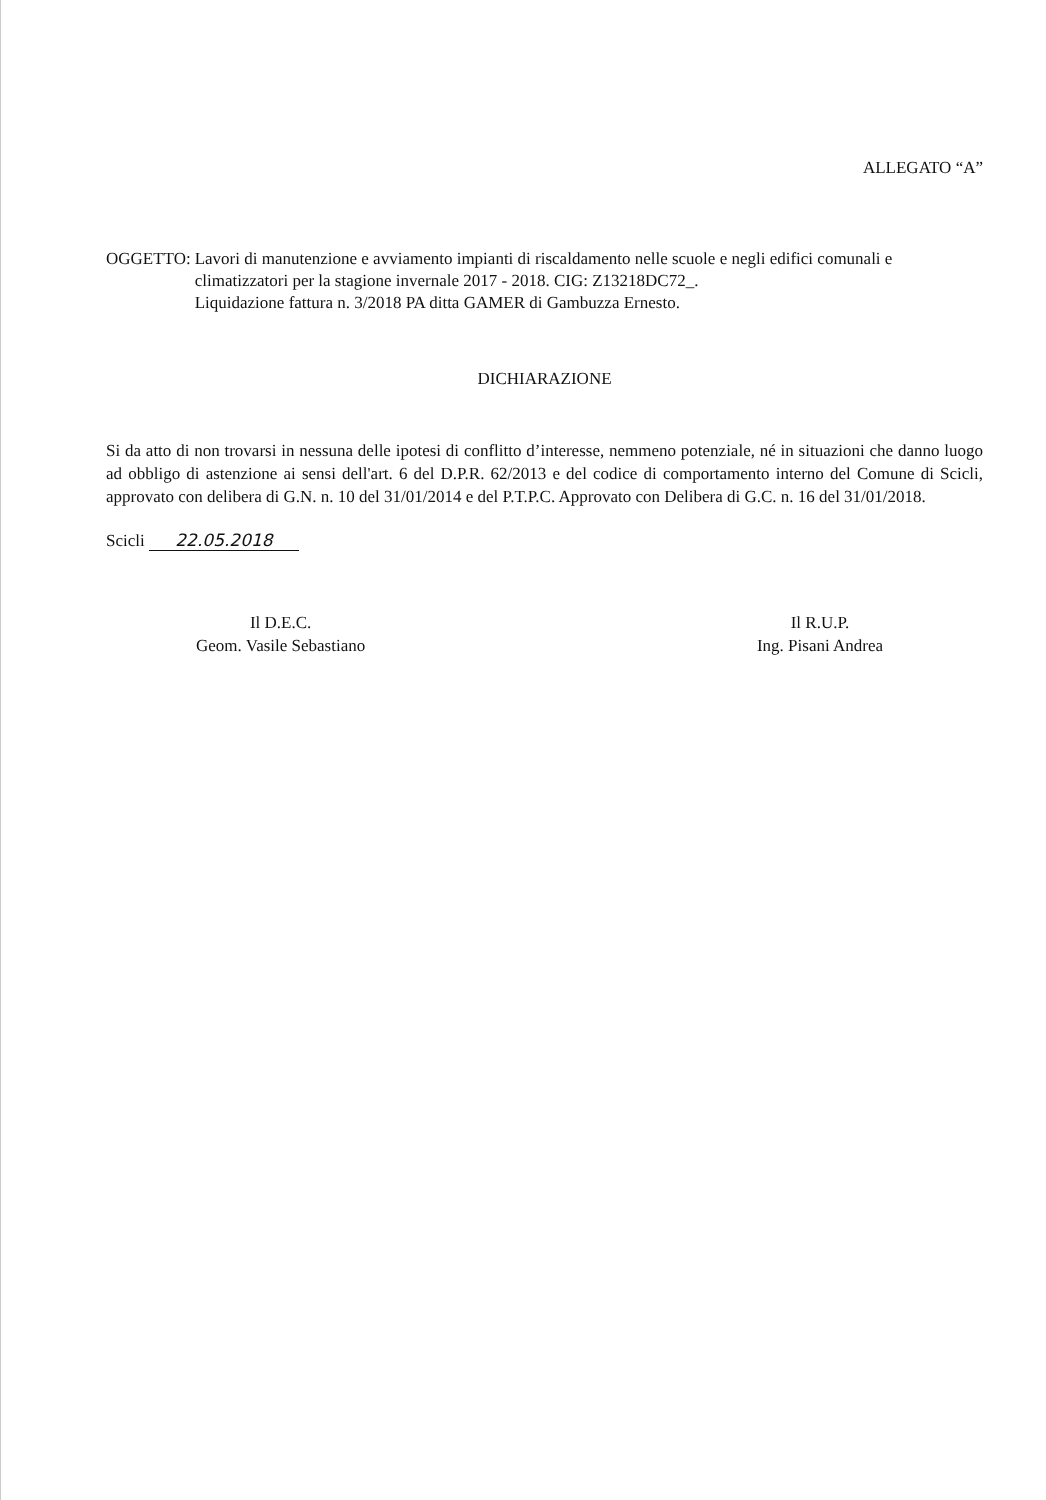ALLEGATO “A”
OGGETTO: Lavori di manutenzione e avviamento impianti di riscaldamento nelle scuole e negli edifici comunali e climatizzatori per la stagione invernale 2017 - 2018. CIG: Z13218DC72_.
Liquidazione fattura n. 3/2018 PA ditta GAMER di Gambuzza Ernesto.
DICHIARAZIONE
Si da atto di non trovarsi in nessuna delle ipotesi di conflitto d’interesse, nemmeno potenziale, né in situazioni che danno luogo ad obbligo di astenzione ai sensi dell'art. 6 del D.P.R. 62/2013 e del codice di comportamento interno del Comune di Scicli, approvato con delibera di G.N. n. 10 del 31/01/2014 e del P.T.P.C. Approvato con Delibera di G.C. n. 16 del 31/01/2018.
Scicli 22.05.2018
Il D.E.C.
Geom. Vasile Sebastiano
Il R.U.P.
Ing. Pisani Andrea